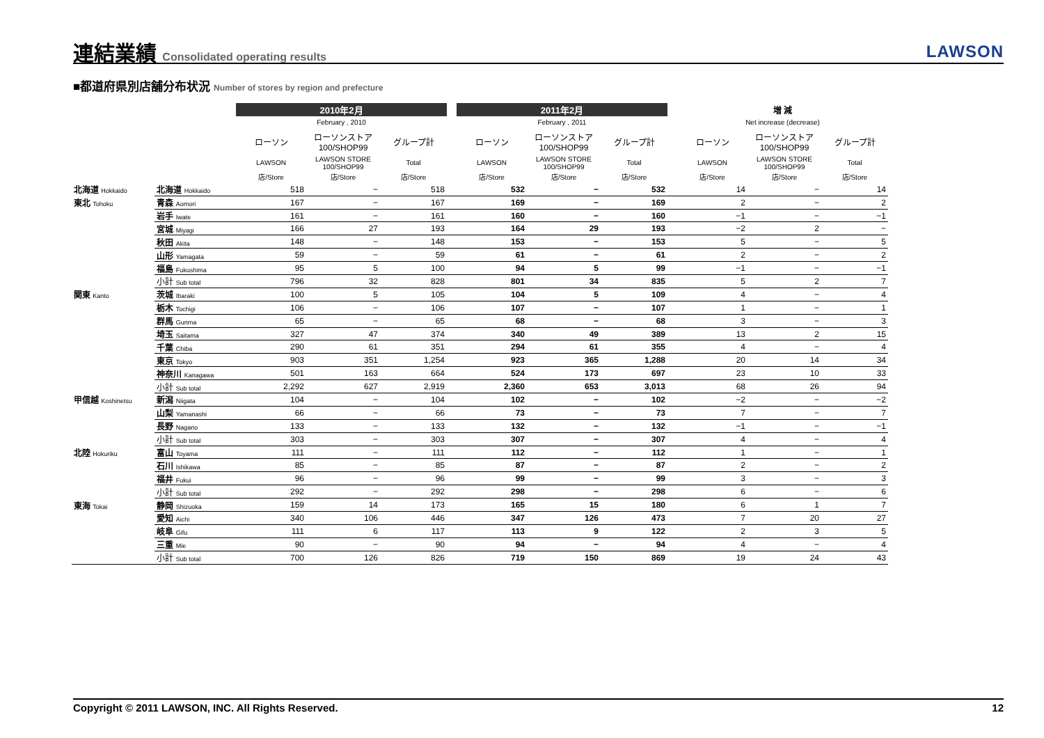連結業績 Consolidated operating results
LAWSON
■都道府県別店舗分布状況 Number of stores by region and prefecture
| | | 2010年2月 | | | | 2011年2月 | | | | 増 減 | | |
| --- | --- | --- | --- | --- | --- | --- | --- | --- | --- | --- | --- | --- |
| | | February , 2010 | | | | February , 2011 | | | | Net increase (decrease) | | |
| | | ローソン | ローソンストア 100/SHOP99 | グループ計 | | ローソン | ローソンストア 100/SHOP99 | グループ計 | | ローソン | ローソンストア 100/SHOP99 | グループ計 |
| | | LAWSON | LAWSON STORE 100/SHOP99 | Total | | LAWSON | LAWSON STORE 100/SHOP99 | Total | | LAWSON | LAWSON STORE 100/SHOP99 | Total |
| | | 店/Store | 店/Store | 店/Store | | 店/Store | 店/Store | 店/Store | | 店/Store | 店/Store | 店/Store |
| 北海道 Hokkaido | 北海道 Hokkaido | 518 | − | 518 | | 532 | − | 532 | | 14 | − | 14 |
| 東北 Tohoku | 青森 Aomori | 167 | − | 167 | | 169 | − | 169 | | 2 | − | 2 |
| | 岩手 Iwate | 161 | − | 161 | | 160 | − | 160 | | −1 | − | −1 |
| | 宮城 Miyagi | 166 | 27 | 193 | | 164 | 29 | 193 | | −2 | 2 | − |
| | 秋田 Akita | 148 | − | 148 | | 153 | − | 153 | | 5 | − | 5 |
| | 山形 Yamagata | 59 | − | 59 | | 61 | − | 61 | | 2 | − | 2 |
| | 福島 Fukushima | 95 | 5 | 100 | | 94 | 5 | 99 | | −1 | − | −1 |
| | 小計 Sub total | 796 | 32 | 828 | | 801 | 34 | 835 | | 5 | 2 | 7 |
| 関東 Kanto | 茨城 Ibaraki | 100 | 5 | 105 | | 104 | 5 | 109 | | 4 | − | 4 |
| | 栃木 Tochigi | 106 | − | 106 | | 107 | − | 107 | | 1 | − | 1 |
| | 群馬 Gunma | 65 | − | 65 | | 68 | − | 68 | | 3 | − | 3 |
| | 埼玉 Saitama | 327 | 47 | 374 | | 340 | 49 | 389 | | 13 | 2 | 15 |
| | 千葉 Chiba | 290 | 61 | 351 | | 294 | 61 | 355 | | 4 | − | 4 |
| | 東京 Tokyo | 903 | 351 | 1,254 | | 923 | 365 | 1,288 | | 20 | 14 | 34 |
| | 神奈川 Kanagawa | 501 | 163 | 664 | | 524 | 173 | 697 | | 23 | 10 | 33 |
| | 小計 Sub total | 2,292 | 627 | 2,919 | | 2,360 | 653 | 3,013 | | 68 | 26 | 94 |
| 甲信越 Koshinetsu | 新潟 Niigata | 104 | − | 104 | | 102 | − | 102 | | −2 | − | −2 |
| | 山梨 Yamanashi | 66 | − | 66 | | 73 | − | 73 | | 7 | − | 7 |
| | 長野 Nagano | 133 | − | 133 | | 132 | − | 132 | | −1 | − | −1 |
| | 小計 Sub total | 303 | − | 303 | | 307 | − | 307 | | 4 | − | 4 |
| 北陸 Hokuriku | 富山 Toyama | 111 | − | 111 | | 112 | − | 112 | | 1 | − | 1 |
| | 石川 Ishikawa | 85 | − | 85 | | 87 | − | 87 | | 2 | − | 2 |
| | 福井 Fukui | 96 | − | 96 | | 99 | − | 99 | | 3 | − | 3 |
| | 小計 Sub total | 292 | − | 292 | | 298 | − | 298 | | 6 | − | 6 |
| 東海 Tokai | 静岡 Shizuoka | 159 | 14 | 173 | | 165 | 15 | 180 | | 6 | 1 | 7 |
| | 愛知 Aichi | 340 | 106 | 446 | | 347 | 126 | 473 | | 7 | 20 | 27 |
| | 岐阜 Gifu | 111 | 6 | 117 | | 113 | 9 | 122 | | 2 | 3 | 5 |
| | 三重 Mie | 90 | − | 90 | | 94 | − | 94 | | 4 | − | 4 |
| | 小計 Sub total | 700 | 126 | 826 | | 719 | 150 | 869 | | 19 | 24 | 43 |
Copyright © 2011 LAWSON, INC. All Rights Reserved. 12